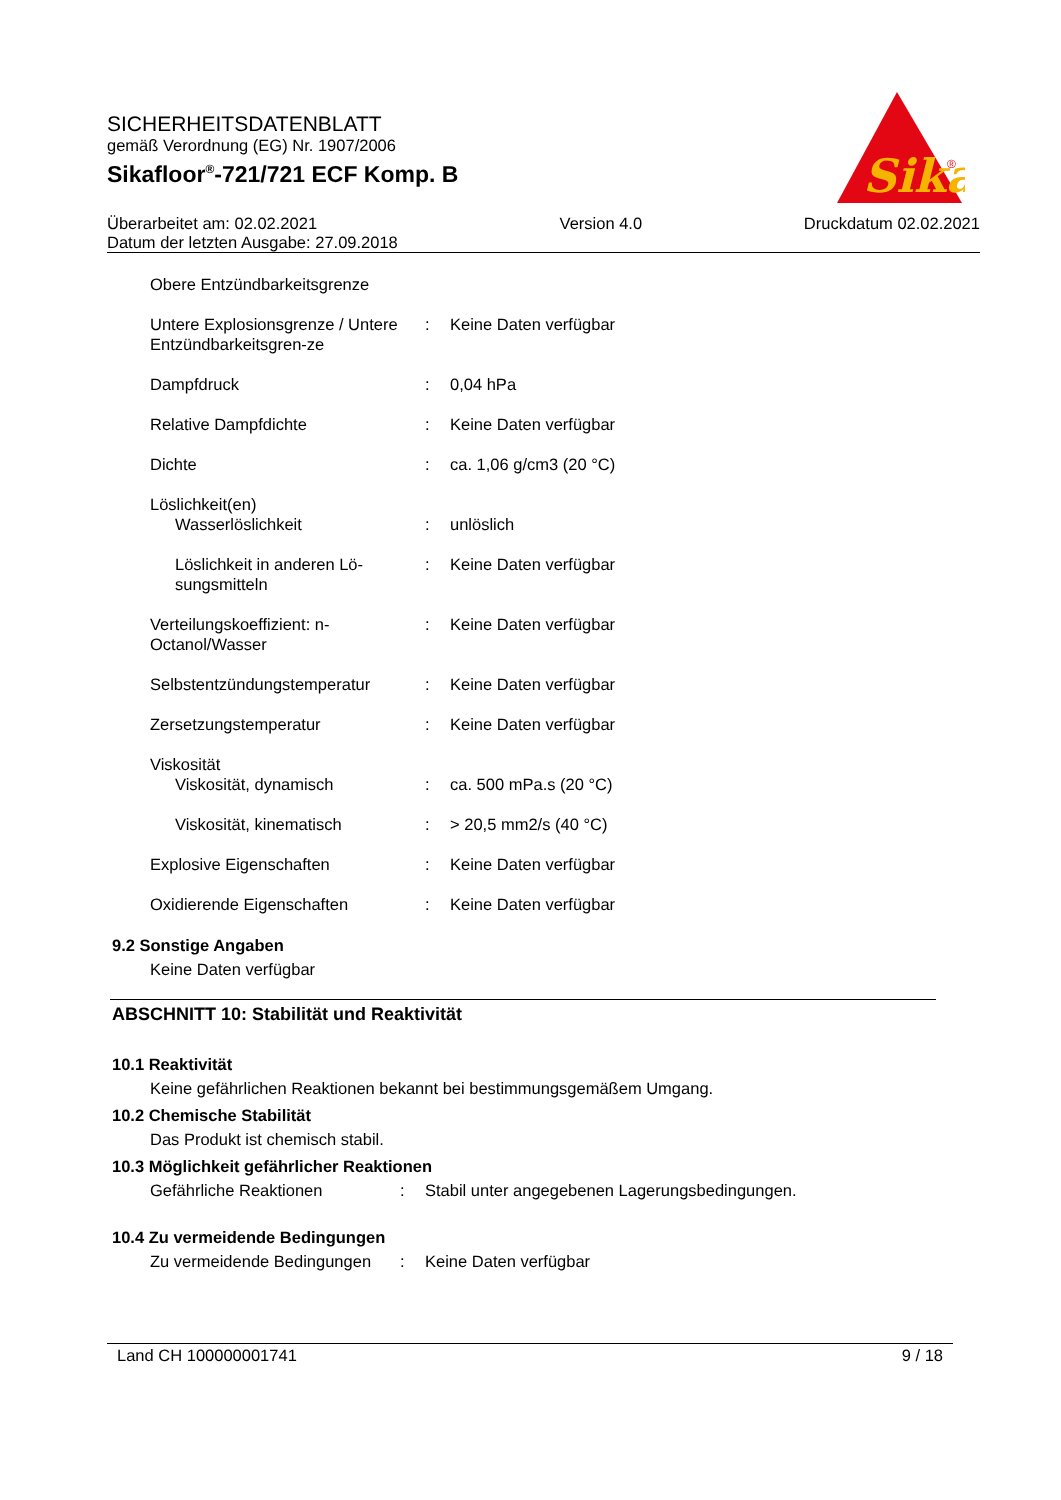SICHERHEITSDATENBLATT
gemäß Verordnung (EG) Nr. 1907/2006
Sikafloor<sup>®</sup>-721/721 ECF Komp. B
Sika
®
Überarbeitet am: 02.02.2021
Datum der letzten Ausgabe: 27.09.2018
Version 4.0 Druckdatum 02.02.2021
| Obere Entzündbarkeitsgrenze | | |
| Untere Explosionsgrenze / Untere Entzündbarkeitsgren-ze | : | Keine Daten verfügbar |
| Dampfdruck | : | 0,04 hPa |
| Relative Dampfdichte | : | Keine Daten verfügbar |
| Dichte | : | ca. 1,06 g/cm3 (20 °C) |
| Löslichkeit(en) | | |
| Wasserlöslichkeit | : | unlöslich |
| Löslichkeit in anderen Lö-sungsmitteln | : | Keine Daten verfügbar |
| Verteilungskoeffizient: n-Octanol/Wasser | : | Keine Daten verfügbar |
| Selbstentzündungstemperatur | : | Keine Daten verfügbar |
| Zersetzungstemperatur | : | Keine Daten verfügbar |
| Viskosität | | |
| Viskosität, dynamisch | : | ca. 500 mPa.s (20 °C) |
| Viskosität, kinematisch | : | > 20,5 mm2/s (40 °C) |
| Explosive Eigenschaften | : | Keine Daten verfügbar |
| Oxidierende Eigenschaften | : | Keine Daten verfügbar |
9.2 Sonstige Angaben
Keine Daten verfügbar
ABSCHNITT 10: Stabilität und Reaktivität
10.1 Reaktivität
Keine gefährlichen Reaktionen bekannt bei bestimmungsgemäßem Umgang.
10.2 Chemische Stabilität
Das Produkt ist chemisch stabil.
10.3 Möglichkeit gefährlicher Reaktionen
| Gefährliche Reaktionen | : | Stabil unter angegebenen Lagerungsbedingungen. |
10.4 Zu vermeidende Bedingungen
| Zu vermeidende Bedingungen | : | Keine Daten verfügbar |
Land CH 100000001741 9 / 18